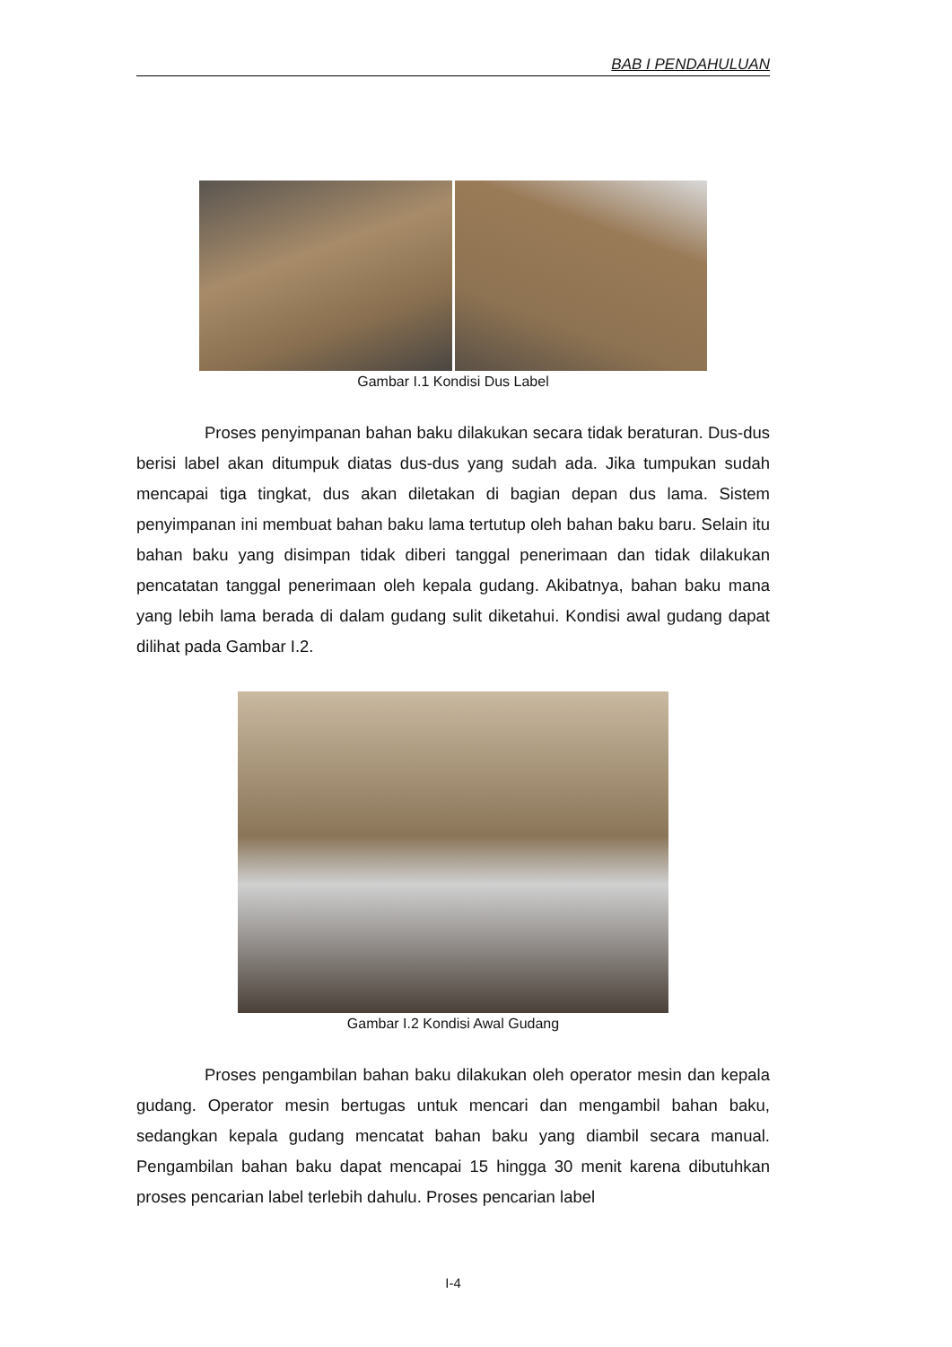BAB I PENDAHULUAN
Gambar I.1 Kondisi Dus Label
Proses penyimpanan bahan baku dilakukan secara tidak beraturan. Dus-dus berisi label akan ditumpuk diatas dus-dus yang sudah ada. Jika tumpukan sudah mencapai tiga tingkat, dus akan diletakan di bagian depan dus lama. Sistem penyimpanan ini membuat bahan baku lama tertutup oleh bahan baku baru. Selain itu bahan baku yang disimpan tidak diberi tanggal penerimaan dan tidak dilakukan pencatatan tanggal penerimaan oleh kepala gudang. Akibatnya, bahan baku mana yang lebih lama berada di dalam gudang sulit diketahui. Kondisi awal gudang dapat dilihat pada Gambar I.2.
Gambar I.2 Kondisi Awal Gudang
Proses pengambilan bahan baku dilakukan oleh operator mesin dan kepala gudang. Operator mesin bertugas untuk mencari dan mengambil bahan baku, sedangkan kepala gudang mencatat bahan baku yang diambil secara manual. Pengambilan bahan baku dapat mencapai 15 hingga 30 menit karena dibutuhkan proses pencarian label terlebih dahulu. Proses pencarian label
I-4